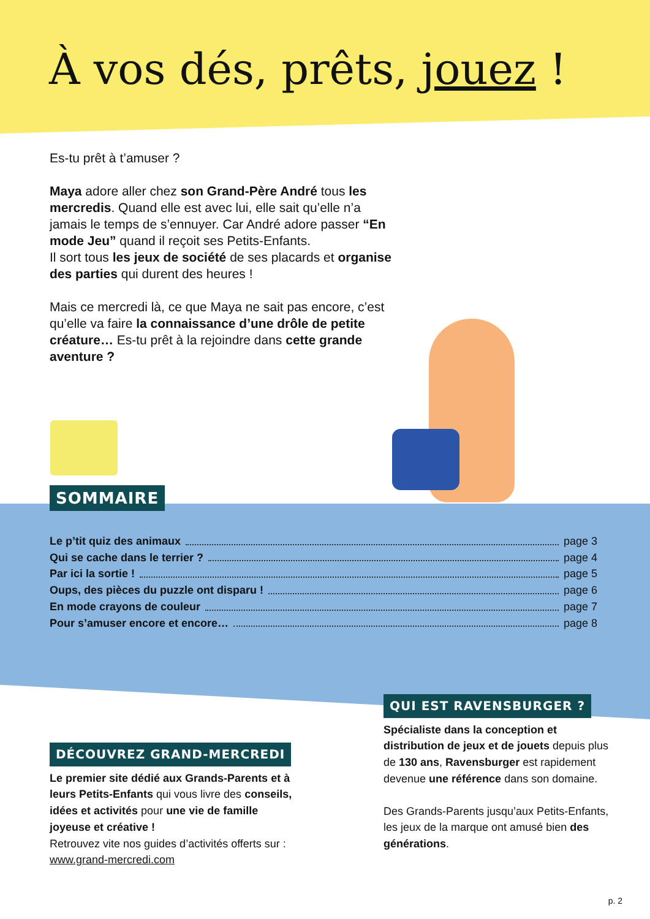À vos dés, prêts, jouez !
Es-tu prêt à t’amuser ?
Maya adore aller chez son Grand-Père André tous les mercredis. Quand elle est avec lui, elle sait qu’elle n’a jamais le temps de s’ennuyer. Car André adore passer “En mode Jeu” quand il reçoit ses Petits-Enfants.
Il sort tous les jeux de société de ses placards et organise des parties qui durent des heures !
Mais ce mercredi là, ce que Maya ne sait pas encore, c’est qu’elle va faire la connaissance d’une drôle de petite créature… Es-tu prêt à la rejoindre dans cette grande aventure ?
SOMMAIRE
Le p’tit quiz des animaux page 3
Qui se cache dans le terrier ? page 4
Par ici la sortie ! page 5
Oups, des pièces du puzzle ont disparu ! page 6
En mode crayons de couleur page 7
Pour s’amuser encore et encore… page 8
QUI EST RAVENSBURGER ?
Spécialiste dans la conception et distribution de jeux et de jouets depuis plus de 130 ans, Ravensburger est rapidement devenue une référence dans son domaine.
Des Grands-Parents jusqu’aux Petits-Enfants, les jeux de la marque ont amusé bien des générations.
DÉCOUVREZ GRAND-MERCREDI
Le premier site dédié aux Grands-Parents et à leurs Petits-Enfants qui vous livre des conseils, idées et activités pour une vie de famille joyeuse et créative !
Retrouvez vite nos guides d’activités offerts sur : www.grand-mercredi.com
p. 2